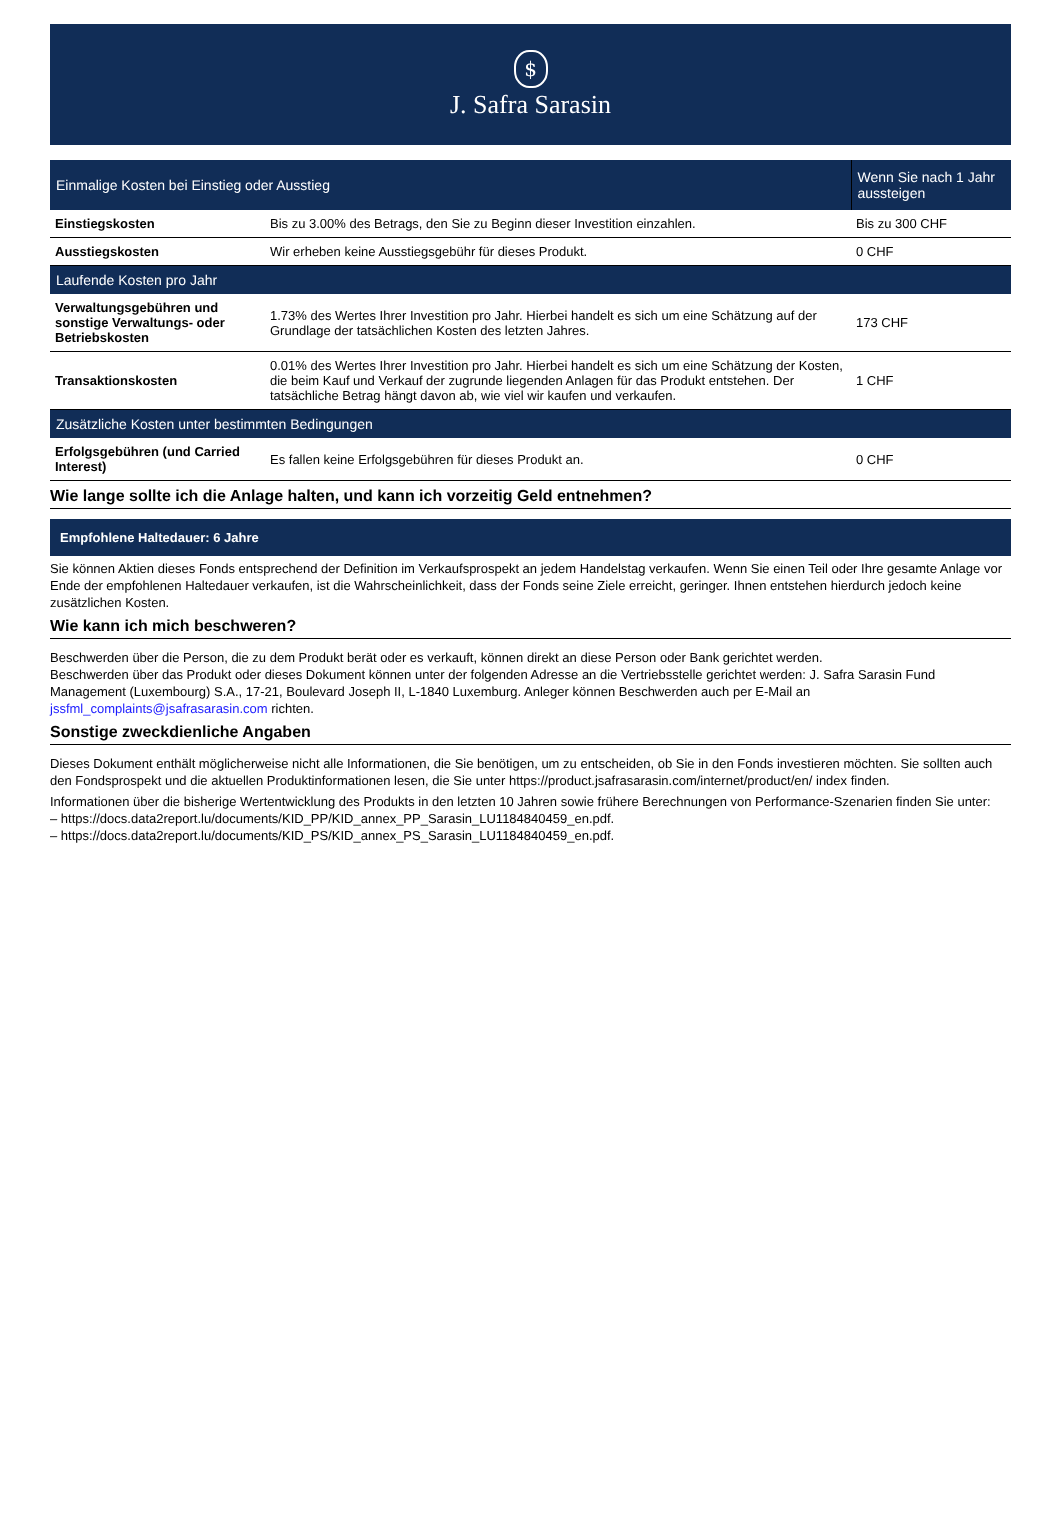$
J. Safra Sarasin
| Einmalige Kosten bei Einstieg oder Ausstieg | | Wenn Sie nach 1 Jahr aussteigen |
| --- | --- | --- |
| Einstiegskosten | Bis zu 3.00% des Betrags, den Sie zu Beginn dieser Investition einzahlen. | Bis zu 300 CHF |
| Ausstiegskosten | Wir erheben keine Ausstiegsgebühr für dieses Produkt. | 0 CHF |
| Laufende Kosten pro Jahr | | |
| Verwaltungsgebühren und sonstige Verwaltungs- oder Betriebskosten | 1.73% des Wertes Ihrer Investition pro Jahr. Hierbei handelt es sich um eine Schätzung auf der Grundlage der tatsächlichen Kosten des letzten Jahres. | 173 CHF |
| Transaktionskosten | 0.01% des Wertes Ihrer Investition pro Jahr. Hierbei handelt es sich um eine Schätzung der Kosten, die beim Kauf und Verkauf der zugrunde liegenden Anlagen für das Produkt entstehen. Der tatsächliche Betrag hängt davon ab, wie viel wir kaufen und verkaufen. | 1 CHF |
| Zusätzliche Kosten unter bestimmten Bedingungen | | |
| Erfolgsgebühren (und Carried Interest) | Es fallen keine Erfolgsgebühren für dieses Produkt an. | 0 CHF |
Wie lange sollte ich die Anlage halten, und kann ich vorzeitig Geld entnehmen?
Empfohlene Haltedauer: 6 Jahre
Sie können Aktien dieses Fonds entsprechend der Definition im Verkaufsprospekt an jedem Handelstag verkaufen. Wenn Sie einen Teil oder Ihre gesamte Anlage vor Ende der empfohlenen Haltedauer verkaufen, ist die Wahrscheinlichkeit, dass der Fonds seine Ziele erreicht, geringer. Ihnen entstehen hierdurch jedoch keine zusätzlichen Kosten.
Wie kann ich mich beschweren?
Beschwerden über die Person, die zu dem Produkt berät oder es verkauft, können direkt an diese Person oder Bank gerichtet werden.
Beschwerden über das Produkt oder dieses Dokument können unter der folgenden Adresse an die Vertriebsstelle gerichtet werden: J. Safra Sarasin Fund Management (Luxembourg) S.A., 17-21, Boulevard Joseph II, L-1840 Luxemburg. Anleger können Beschwerden auch per E-Mail an jssfml_complaints@jsafrasarasin.com richten.
Sonstige zweckdienliche Angaben
Dieses Dokument enthält möglicherweise nicht alle Informationen, die Sie benötigen, um zu entscheiden, ob Sie in den Fonds investieren möchten. Sie sollten auch den Fondsprospekt und die aktuellen Produktinformationen lesen, die Sie unter https://product.jsafrasarasin.com/internet/product/en/ index finden.
Informationen über die bisherige Wertentwicklung des Produkts in den letzten 10 Jahren sowie frühere Berechnungen von Performance-Szenarien finden Sie unter:
– https://docs.data2report.lu/documents/KID_PP/KID_annex_PP_Sarasin_LU1184840459_en.pdf.
– https://docs.data2report.lu/documents/KID_PS/KID_annex_PS_Sarasin_LU1184840459_en.pdf.